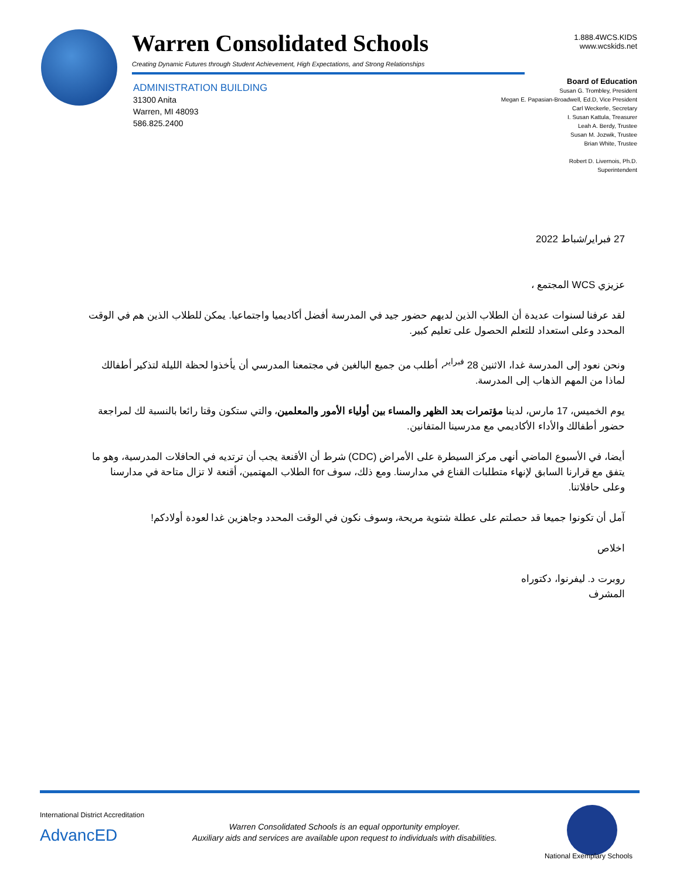Warren Consolidated Schools
Creating Dynamic Futures through Student Achievement, High Expectations, and Strong Relationships
1.888.4WCS.KIDS
www.wcskids.net
ADMINISTRATION BUILDING
31300 Anita
Warren, MI 48093
586.825.2400
Board of Education
Susan G. Trombley, President
Megan E. Papasian-Broadwell, Ed.D, Vice President
Carl Weckerle, Secretary
I. Susan Kattula, Treasurer
Leah A. Berdy, Trustee
Susan M. Jozwik, Trustee
Brian White, Trustee
Robert D. Livernois, Ph.D.
Superintendent
27 فبراير/شباط 2022
عزيزي WCS المجتمع ،
لقد عرفنا لسنوات عديدة أن الطلاب الذين لديهم حضور جيد في المدرسة أفضل أكاديميا واجتماعيا. يمكن للطلاب الذين هم في الوقت المحدد وعلى استعداد للتعلم الحصول على تعليم كبير.
ونحن نعود إلى المدرسة غدا، الاثنين 28 <sup>فبراير</sup>، أطلب من جميع البالغين في مجتمعنا المدرسي أن يأخذوا لحظة الليلة لتذكير أطفالك لماذا من المهم الذهاب إلى المدرسة.
يوم الخميس، 17 مارس، لدينا مؤتمرات بعد الظهر والمساء بين أولياء الأمور والمعلمين، والتي ستكون وقتا رائعا بالنسبة لك لمراجعة حضور أطفالك والأداء الأكاديمي مع مدرسينا المتفانين.
أيضا، في الأسبوع الماضي أنهى مركز السيطرة على الأمراض (CDC) شرط أن الأقنعة يجب أن ترتديه في الحافلات المدرسية، وهو ما يتفق مع قرارنا السابق لإنهاء متطلبات القناع في مدارسنا. ومع ذلك، سوف for الطلاب المهتمين، أقنعة لا تزال متاحة في مدارسنا وعلى حافلاتنا.
آمل أن تكونوا جميعا قد حصلتم على عطلة شتوية مريحة، وسوف نكون في الوقت المحدد وجاهزين غدا لعودة أولادكم!
اخلاص
روبرت د. ليفرنوا، دكتوراه
المشرف
International District Accreditation
AdvancED
Warren Consolidated Schools is an equal opportunity employer.
Auxiliary aids and services are available upon request to individuals with disabilities.
National Exemplary Schools